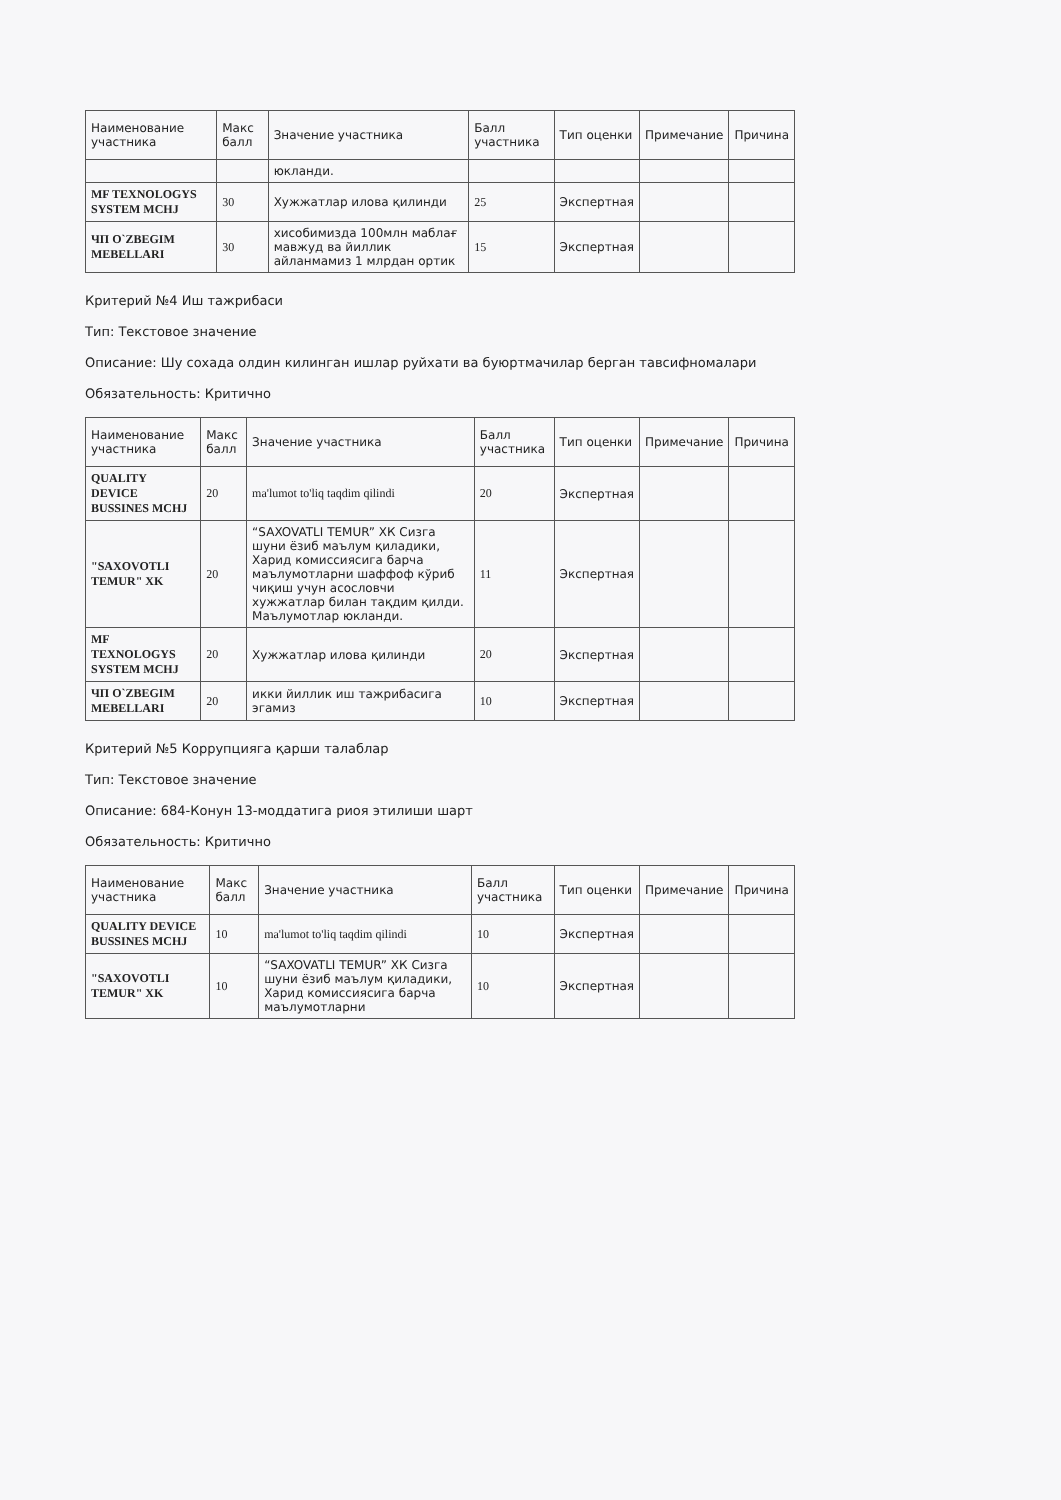| Наименование участника | Макс балл | Значение участника | Балл участника | Тип оценки | Примечание | Причина |
| --- | --- | --- | --- | --- | --- | --- |
| | | юкланди. | | | | |
| MF TEXNOLOGYS SYSTEM MCHJ | 30 | Хужжатлар илова қилинди | 25 | Экспертная | | |
| ЧП O`ZBEGIM MEBELLARI | 30 | хисобимизда 100млн маблағ мавжуд ва йиллик айланмамиз 1 млрдан ортик | 15 | Экспертная | | |
Критерий №4 Иш тажрибаси
Тип: Текстовое значение
Описание: Шу сохада олдин килинган ишлар руйхати ва буюртмачилар берган тавсифномалари
Обязательность: Критично
| Наименование участника | Макс балл | Значение участника | Балл участника | Тип оценки | Примечание | Причина |
| --- | --- | --- | --- | --- | --- | --- |
| QUALITY DEVICE BUSSINES MCHJ | 20 | ma'lumot to'liq taqdim qilindi | 20 | Экспертная | | |
| "SAXOVOTLI TEMUR" XK | 20 | “SAXOVATLI TEMUR” ХК Сизга шуни ёзиб маълум қиладики, Харид комиссиясига барча маълумотларни шаффоф кўриб чиқиш учун асословчи хужжатлар билан тақдим қилди. Маълумотлар юкланди. | 11 | Экспертная | | |
| MF TEXNOLOGYS SYSTEM MCHJ | 20 | Хужжатлар илова қилинди | 20 | Экспертная | | |
| ЧП O`ZBEGIM MEBELLARI | 20 | икки йиллик иш тажрибасига эгамиз | 10 | Экспертная | | |
Критерий №5 Коррупцияга қарши талаблар
Тип: Текстовое значение
Описание: 684-Конун 13-моддатига риоя этилиши шарт
Обязательность: Критично
| Наименование участника | Макс балл | Значение участника | Балл участника | Тип оценки | Примечание | Причина |
| --- | --- | --- | --- | --- | --- | --- |
| QUALITY DEVICE BUSSINES MCHJ | 10 | ma'lumot to'liq taqdim qilindi | 10 | Экспертная | | |
| "SAXOVOTLI TEMUR" XK | 10 | “SAXOVATLI TEMUR” ХК Сизга шуни ёзиб маълум қиладики, Харид комиссиясига барча маълумотларни | 10 | Экспертная | | |